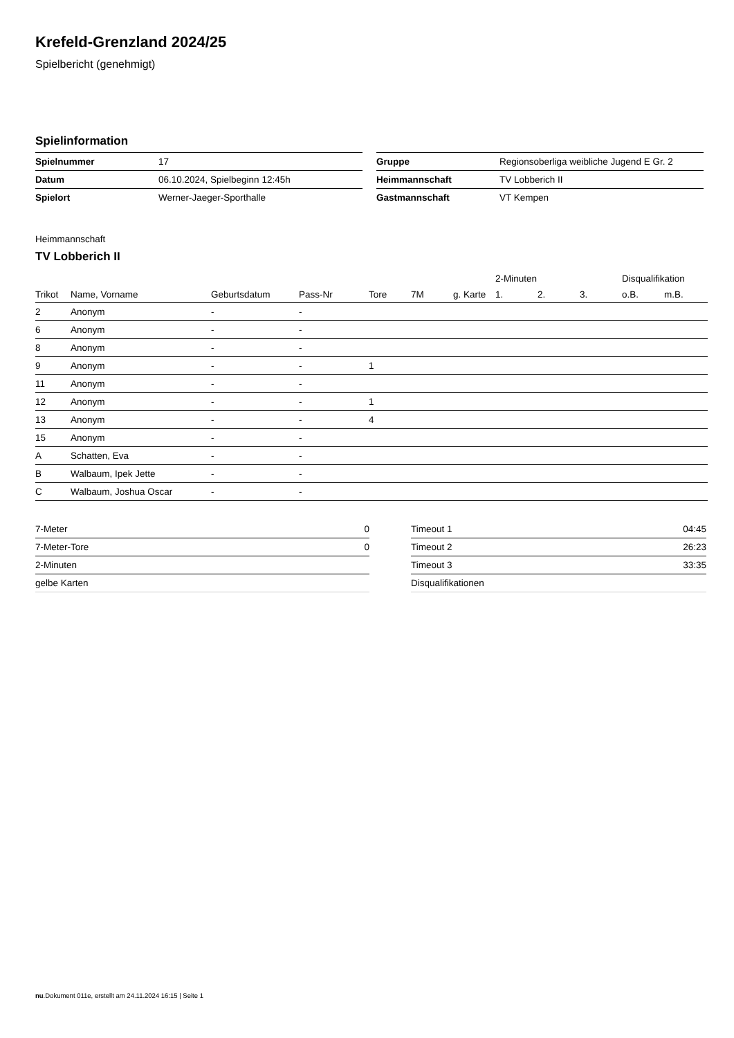Krefeld-Grenzland 2024/25
Spielbericht (genehmigt)
Spielinformation
| Spielnummer | 17 |
| Datum | 06.10.2024, Spielbeginn 12:45h |
| Spielort | Werner-Jaeger-Sporthalle |
| Gruppe | Regionsoberliga weibliche Jugend E Gr. 2 |
| Heimmannschaft | TV Lobberich II |
| Gastmannschaft | VT Kempen |
Heimmannschaft
TV Lobberich II
| | | | | | | | 2-Minuten | | | Disqualifikation | |
| --- | --- | --- | --- | --- | --- | --- | --- | --- | --- | --- | --- |
| Trikot | Name, Vorname | Geburtsdatum | Pass-Nr | Tore | 7M | g. Karte | 1. | 2. | 3. | o.B. | m.B. |
| 2 | Anonym | - | - | | | | | | | | |
| 6 | Anonym | - | - | | | | | | | | |
| 8 | Anonym | - | - | | | | | | | | |
| 9 | Anonym | - | - | 1 | | | | | | | |
| 11 | Anonym | - | - | | | | | | | | |
| 12 | Anonym | - | - | 1 | | | | | | | |
| 13 | Anonym | - | - | 4 | | | | | | | |
| 15 | Anonym | - | - | | | | | | | | |
| A | Schatten, Eva | - | - | | | | | | | | |
| B | Walbaum, Ipek Jette | - | - | | | | | | | | |
| C | Walbaum, Joshua Oscar | - | - | | | | | | | | |
| 7-Meter | 0 |
| 7-Meter-Tore | 0 |
| 2-Minuten | |
| gelbe Karten | |
| Timeout 1 | 04:45 |
| Timeout 2 | 26:23 |
| Timeout 3 | 33:35 |
| Disqualifikationen | |
nu.Dokument 011e, erstellt am 24.11.2024 16:15 | Seite 1